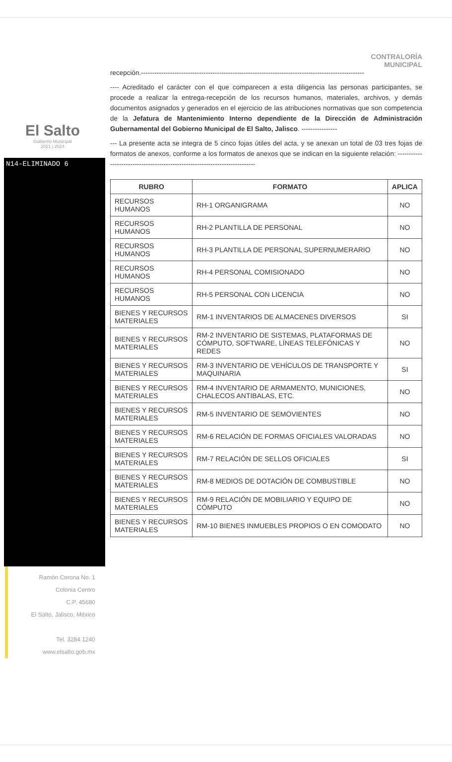El Salto
Gobierno Municipal
2021 | 2024
N14-ELIMINADO 6
Ramón Corona No. 1
Colonia Centro
C.P. 45680
El Salto, Jalisco, México
Tel. 3284 1240
www.elsalto.gob.mx
CONTRALORÍA
MUNICIPAL
recepción.----------------------------------------------------------------------------------------------------
---- Acreditado el carácter con el que comparecen a esta diligencia las personas participantes, se procede a realizar la entrega-recepción de los recursos humanos, materiales, archivos, y demás documentos asignados y generados en el ejercicio de las atribuciones normativas que son competencia de la Jefatura de Mantenimiento Interno dependiente de la Dirección de Administración Gubernamental del Gobierno Municipal de El Salto, Jalisco. ----------------
--- La presente acta se integra de 5 cinco fojas útiles del acta, y se anexan un total de 03 tres fojas de formatos de anexos, conforme a los formatos de anexos que se indican en la siguiente relación: ----------------------------------------------------------------------------
| RUBRO | FORMATO | APLICA |
| --- | --- | --- |
| RECURSOS HUMANOS | RH-1 ORGANIGRAMA | NO |
| RECURSOS HUMANOS | RH-2 PLANTILLA DE PERSONAL | NO |
| RECURSOS HUMANOS | RH-3 PLANTILLA DE PERSONAL SUPERNUMERARIO | NO |
| RECURSOS HUMANOS | RH-4 PERSONAL COMISIONADO | NO |
| RECURSOS HUMANOS | RH-5 PERSONAL CON LICENCIA | NO |
| BIENES Y RECURSOS MATERIALES | RM-1 INVENTARIOS DE ALMACENES DIVERSOS | SI |
| BIENES Y RECURSOS MATERIALES | RM-2 INVENTARIO DE SISTEMAS, PLATAFORMAS DE CÓMPUTO, SOFTWARE, LÍNEAS TELEFÓNICAS Y REDES | NO |
| BIENES Y RECURSOS MATERIALES | RM-3 INVENTARIO DE VEHÍCULOS DE TRANSPORTE Y MAQUINARIA | SI |
| BIENES Y RECURSOS MATERIALES | RM-4 INVENTARIO DE ARMAMENTO, MUNICIONES, CHALECOS ANTIBALAS, ETC. | NO |
| BIENES Y RECURSOS MATERIALES | RM-5 INVENTARIO DE SEMOVIENTES | NO |
| BIENES Y RECURSOS MATERIALES | RM-6 RELACIÓN DE FORMAS OFICIALES VALORADAS | NO |
| BIENES Y RECURSOS MATERIALES | RM-7 RELACIÓN DE SELLOS OFICIALES | SI |
| BIENES Y RECURSOS MATERIALES | RM-8 MEDIOS DE DOTACIÓN DE COMBUSTIBLE | NO |
| BIENES Y RECURSOS MATERIALES | RM-9 RELACIÓN DE MOBILIARIO Y EQUIPO DE CÓMPUTO | NO |
| BIENES Y RECURSOS MATERIALES | RM-10 BIENES INMUEBLES PROPIOS O EN COMODATO | NO |